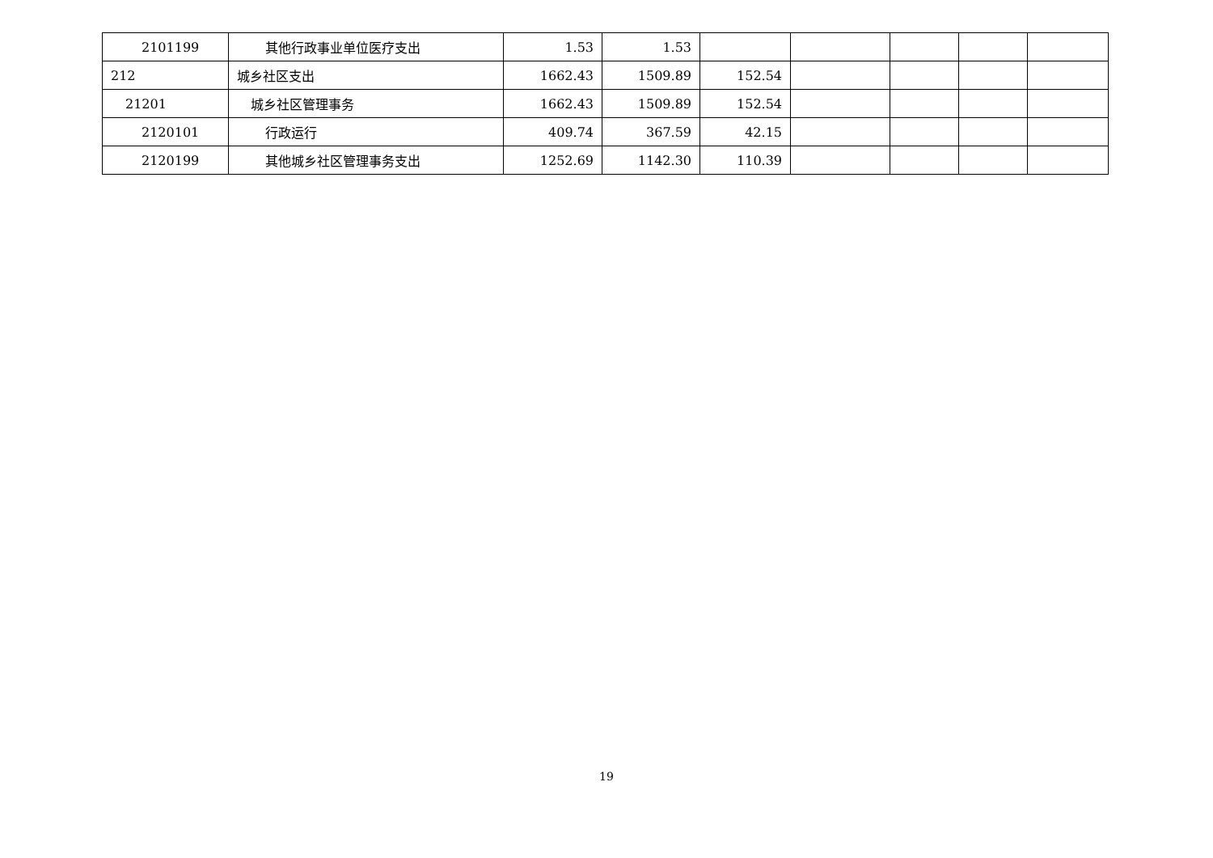| 2101199 | 其他行政事业单位医疗支出 | 1.53 | 1.53 | | | | | |
| 212 | 城乡社区支出 | 1662.43 | 1509.89 | 152.54 | | | | |
| 21201 | 城乡社区管理事务 | 1662.43 | 1509.89 | 152.54 | | | | |
| 2120101 | 行政运行 | 409.74 | 367.59 | 42.15 | | | | |
| 2120199 | 其他城乡社区管理事务支出 | 1252.69 | 1142.30 | 110.39 | | | | |
19